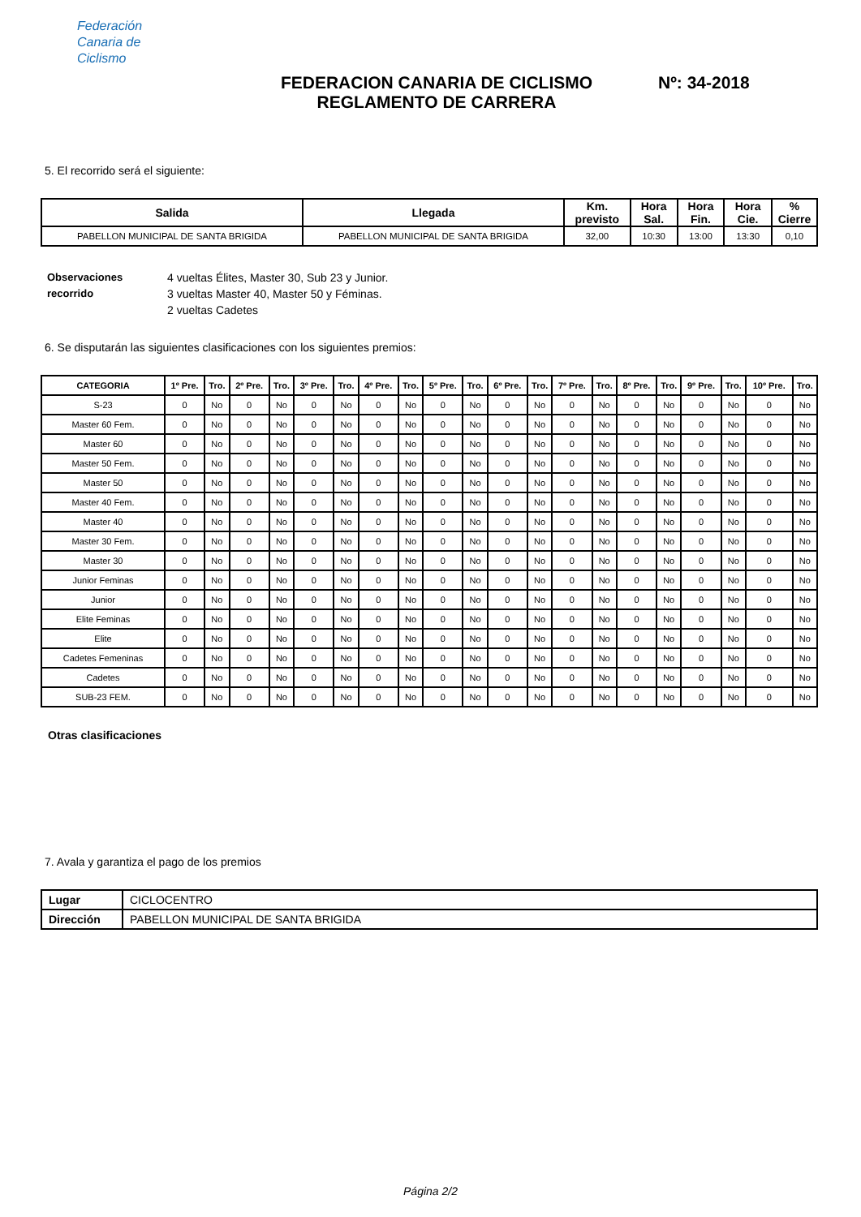Federación
Canaria de
Ciclismo
FEDERACION CANARIA DE CICLISMO
REGLAMENTO DE CARRERA
Nº: 34-2018
5. El recorrido será el siguiente:
| Salida | Llegada | Km. previsto | Hora Sal. | Hora Fin. | Hora Cie. | % Cierre |
| --- | --- | --- | --- | --- | --- | --- |
| PABELLON MUNICIPAL DE SANTA BRIGIDA | PABELLON MUNICIPAL DE SANTA BRIGIDA | 32,00 | 10:30 | 13:00 | 13:30 | 0,10 |
Observaciones recorrido
4 vueltas Élites, Master 30, Sub 23 y Junior.
3 vueltas Master 40, Master 50 y Féminas.
2 vueltas Cadetes
6. Se disputarán las siguientes clasificaciones con los siguientes premios:
| CATEGORIA | 1º Pre. | Tro. | 2º Pre. | Tro. | 3º Pre. | Tro. | 4º Pre. | Tro. | 5º Pre. | Tro. | 6º Pre. | Tro. | 7º Pre. | Tro. | 8º Pre. | Tro. | 9º Pre. | Tro. | 10º Pre. | Tro. |
| --- | --- | --- | --- | --- | --- | --- | --- | --- | --- | --- | --- | --- | --- | --- | --- | --- | --- | --- | --- | --- |
| S-23 | 0 | No | 0 | No | 0 | No | 0 | No | 0 | No | 0 | No | 0 | No | 0 | No | 0 | No | 0 | No |
| Master 60 Fem. | 0 | No | 0 | No | 0 | No | 0 | No | 0 | No | 0 | No | 0 | No | 0 | No | 0 | No | 0 | No |
| Master 60 | 0 | No | 0 | No | 0 | No | 0 | No | 0 | No | 0 | No | 0 | No | 0 | No | 0 | No | 0 | No |
| Master 50 Fem. | 0 | No | 0 | No | 0 | No | 0 | No | 0 | No | 0 | No | 0 | No | 0 | No | 0 | No | 0 | No |
| Master 50 | 0 | No | 0 | No | 0 | No | 0 | No | 0 | No | 0 | No | 0 | No | 0 | No | 0 | No | 0 | No |
| Master 40 Fem. | 0 | No | 0 | No | 0 | No | 0 | No | 0 | No | 0 | No | 0 | No | 0 | No | 0 | No | 0 | No |
| Master 40 | 0 | No | 0 | No | 0 | No | 0 | No | 0 | No | 0 | No | 0 | No | 0 | No | 0 | No | 0 | No |
| Master 30 Fem. | 0 | No | 0 | No | 0 | No | 0 | No | 0 | No | 0 | No | 0 | No | 0 | No | 0 | No | 0 | No |
| Master 30 | 0 | No | 0 | No | 0 | No | 0 | No | 0 | No | 0 | No | 0 | No | 0 | No | 0 | No | 0 | No |
| Junior Feminas | 0 | No | 0 | No | 0 | No | 0 | No | 0 | No | 0 | No | 0 | No | 0 | No | 0 | No | 0 | No |
| Junior | 0 | No | 0 | No | 0 | No | 0 | No | 0 | No | 0 | No | 0 | No | 0 | No | 0 | No | 0 | No |
| Elite Feminas | 0 | No | 0 | No | 0 | No | 0 | No | 0 | No | 0 | No | 0 | No | 0 | No | 0 | No | 0 | No |
| Elite | 0 | No | 0 | No | 0 | No | 0 | No | 0 | No | 0 | No | 0 | No | 0 | No | 0 | No | 0 | No |
| Cadetes Femeninas | 0 | No | 0 | No | 0 | No | 0 | No | 0 | No | 0 | No | 0 | No | 0 | No | 0 | No | 0 | No |
| Cadetes | 0 | No | 0 | No | 0 | No | 0 | No | 0 | No | 0 | No | 0 | No | 0 | No | 0 | No | 0 | No |
| SUB-23 FEM. | 0 | No | 0 | No | 0 | No | 0 | No | 0 | No | 0 | No | 0 | No | 0 | No | 0 | No | 0 | No |
Otras clasificaciones
7. Avala y garantiza el pago de los premios
| Lugar | CICLOCENTRO |
| Dirección | PABELLON MUNICIPAL DE SANTA BRIGIDA |
Página 2/2